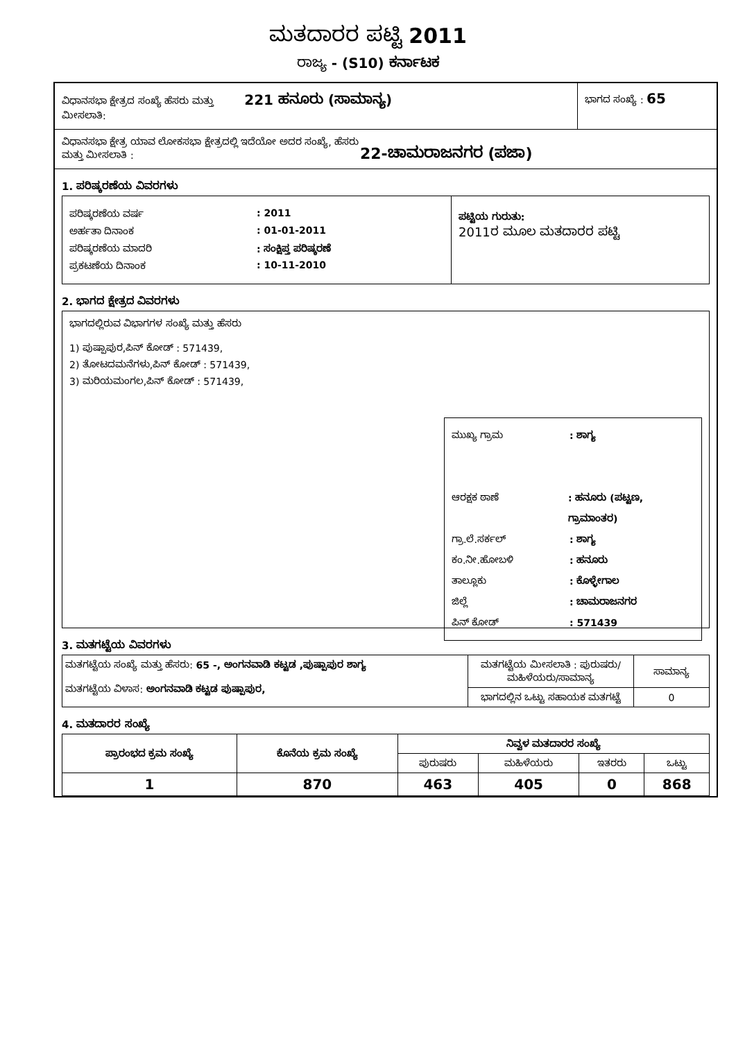ಮತದಾರರ ಪಟ್ಟಿ 2011
ರಾಜ್ಯ - (S10) ಕರ್ನಾಟಕ
ವಿಧಾನಸಭಾ ಕ್ಷೇತ್ರದ ಸಂಖ್ಯೆ ಹೆಸರು ಮತ್ತು 221 ಹನೂರು (ಸಾಮಾನ್ಯ)
ಮೀಸಲಾತಿ:
ಭಾಗದ ಸಂಖ್ಯೆ : 65
ವಿಧಾನಸಭಾ ಕ್ಷೇತ್ರ ಯಾವ ಲೋಕಸಭಾ ಕ್ಷೇತ್ರದಲ್ಲಿ ಇದೆಯೋ ಅದರ ಸಂಖ್ಯೆ, ಹೆಸರು ಮತ್ತು ಮೀಸಲಾತಿ :
22-ಚಾಮರಾಜನಗರ (ಪಜಾ)
1. ಪರಿಷ್ಕರಣೆಯ ವಿವರಗಳು
ಪರಿಷ್ಕರಣೆಯ ವರ್ಷ: 2011
ಅರ್ಹತಾ ದಿನಾಂಕ: 01-01-2011
ಪರಿಷ್ಕರಣೆಯ ಮಾದರಿ: ಸಂಕ್ಷಿಪ್ತ ಪರಿಷ್ಕರಣೆ
ಪ್ರಕಟಣೆಯ ದಿನಾಂಕ: 10-11-2010
ಪಟ್ಟಿಯ ಗುರುತು:
2011ರ ಮೂಲ ಮತದಾರರ ಪಟ್ಟಿ
2. ಭಾಗದ ಕ್ಷೇತ್ರದ ವಿವರಗಳು
ಭಾಗದಲ್ಲಿರುವ ವಿಭಾಗಗಳ ಸಂಖ್ಯೆ ಮತ್ತು ಹೆಸರು
1) ಪುಷ್ಪಾಪುರ,ಪಿನ್ ಕೋಡ್ : 571439,
2) ತೋಟದಮನೆಗಳು,ಪಿನ್ ಕೋಡ್ : 571439,
3) ಮರಿಯಮಂಗಲ,ಪಿನ್ ಕೋಡ್ : 571439,
ಮುಖ್ಯ ಗ್ರಾಮ: ಶಾಗ್ಯ
ಆರಕ್ಷಕ ಠಾಣೆ: ಹನೂರು (ಪಟ್ಟಣ, ಗ್ರಾಮಾಂತರ)
ಗ್ರಾ.ಲೆ.ಸರ್ಕಲ್: ಶಾಗ್ಯ
ಕಂ.ನೀ.ಹೋಬಳಿ: ಹನೂರು
ತಾಲ್ಲೂಕು: ಕೊಳ್ಳೇಗಾಲ
ಜಿಲ್ಲೆ: ಚಾಮರಾಜನಗರ
ಪಿನ್ ಕೋಡ್: 571439
3. ಮತಗಟ್ಟೆಯ ವಿವರಗಳು
| ಮತಗಟ್ಟೆಯ ಸಂಖ್ಯೆ ಮತ್ತು ಹೆಸರು: 65 -, ಅಂಗನವಾಡಿ ಕಟ್ಟಡ ,ಪುಷ್ಪಾಪುರ ಶಾಗ್ಯ ಮತಗಟ್ಟೆಯ ವಿಳಾಸ: ಅಂಗನವಾಡಿ ಕಟ್ಟಡ ಪುಷ್ಪಾಪುರ, | ಮತಗಟ್ಟೆಯ ಮೀಸಲಾತಿ : ಪುರುಷರು/ಮಹಿಳೆಯರು/ಸಾಮಾನ್ಯ | ಸಾಮಾನ್ಯ |
| | ಭಾಗದಲ್ಲಿನ ಒಟ್ಟು ಸಹಾಯಕ ಮತಗಟ್ಟೆ | 0 |
4. ಮತದಾರರ ಸಂಖ್ಯೆ
| ಪ್ರಾರಂಭದ ಕ್ರಮ ಸಂಖ್ಯೆ | ಕೊನೆಯ ಕ್ರಮ ಸಂಖ್ಯೆ | ನಿವ್ವಳ ಮತದಾರರ ಸಂಖ್ಯೆ | | | |
| --- | --- | --- | --- | --- | --- |
| | | ಪುರುಷರು | ಮಹಿಳೆಯರು | ಇತರರು | ಒಟ್ಟು |
| 1 | 870 | 463 | 405 | 0 | 868 |